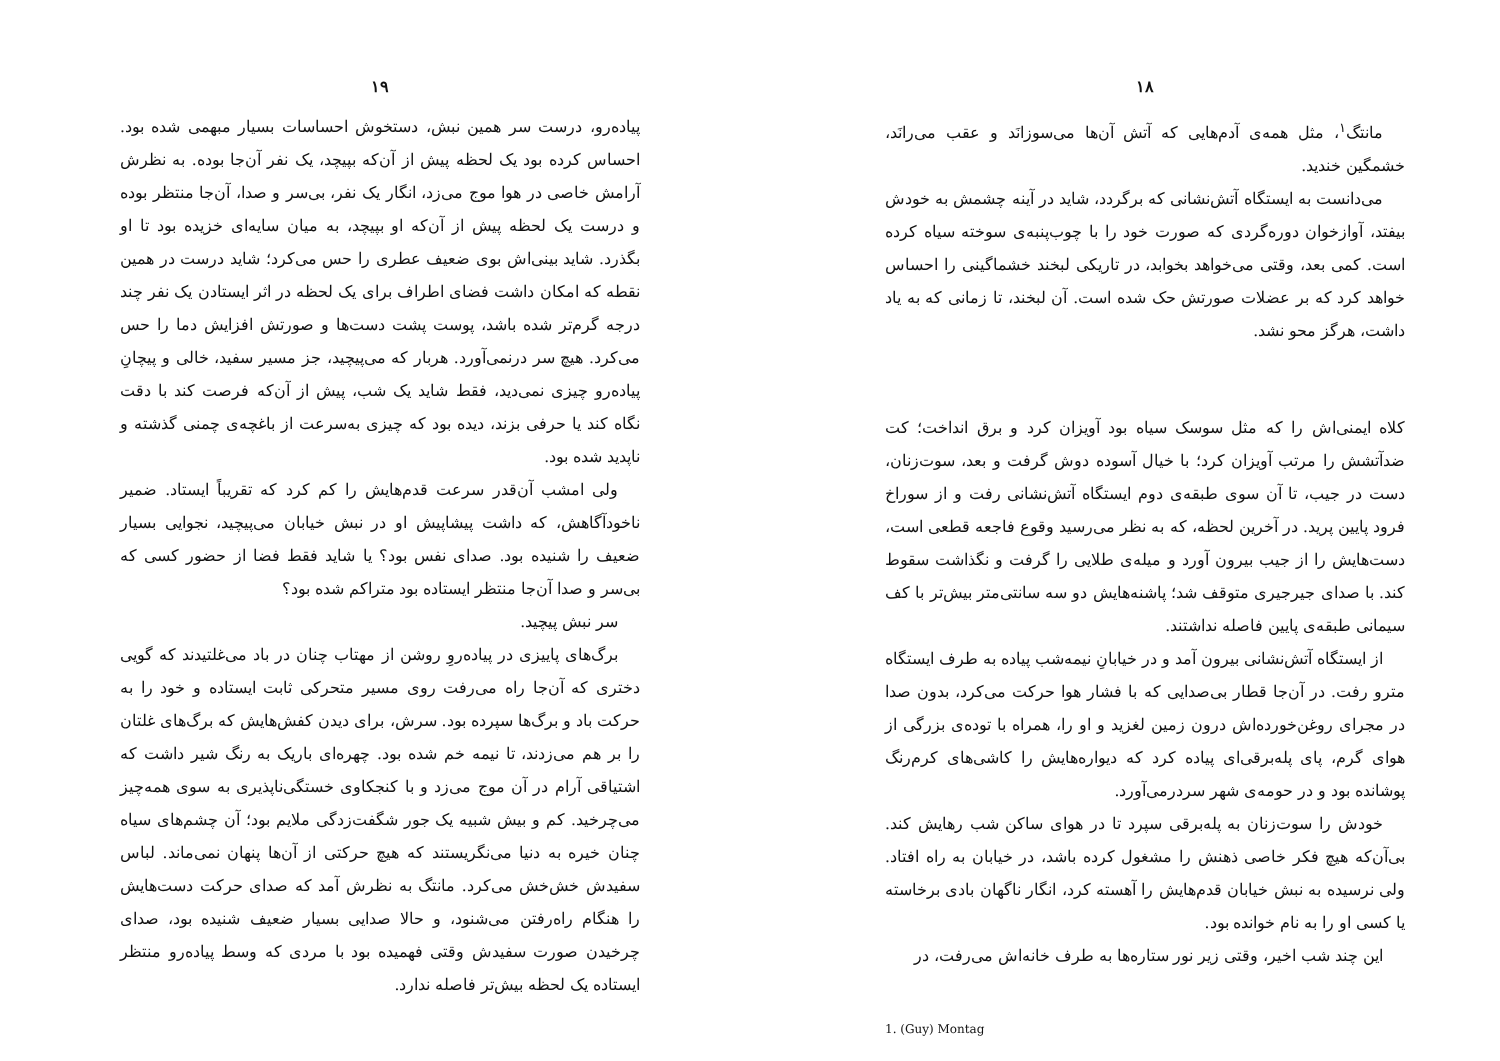۱۸
مانتگ<sup>۱</sup>، مثل همه‌ی آدم‌هایی که آتش آن‌ها می‌سوزانَد و عقب می‌رانَد، خشمگین خندید.
می‌دانست به ایستگاه آتش‌نشانی که برگردد، شاید در آینه چشمش به خودش بیفتد، آوازخوان دوره‌گردی که صورت خود را با چوب‌پنبه‌ی سوخته سیاه کرده است. کمی بعد، وقتی می‌خواهد بخوابد، در تاریکی لبخند خشماگینی را احساس خواهد کرد که بر عضلات صورتش حک شده است. آن لبخند، تا زمانی که به یاد داشت، هرگز محو نشد.
کلاه ایمنی‌اش را که مثل سوسک سیاه بود آویزان کرد و برق انداخت؛ کت ضدآتشش را مرتب آویزان کرد؛ با خیال آسوده دوش گرفت و بعد، سوت‌زنان، دست در جیب، تا آن سوی طبقه‌ی دوم ایستگاه آتش‌نشانی رفت و از سوراخ فرود پایین پرید. در آخرین لحظه، که به نظر می‌رسید وقوع فاجعه قطعی است، دست‌هایش را از جیب بیرون آورد و میله‌ی طلایی را گرفت و نگذاشت سقوط کند. با صدای جیرجیری متوقف شد؛ پاشنه‌هایش دو سه سانتی‌متر بیش‌تر با کف سیمانی طبقه‌ی پایین فاصله نداشتند.
از ایستگاه آتش‌نشانی بیرون آمد و در خیابانِ نیمه‌شب پیاده به طرف ایستگاه مترو رفت. در آن‌جا قطار بی‌صدایی که با فشار هوا حرکت می‌کرد، بدون صدا در مجرای روغن‌خورده‌اش درون زمین لغزید و او را، همراه با توده‌ی بزرگی از هوای گرم، پای پله‌برقی‌ای پیاده کرد که دیواره‌هایش را کاشی‌های کرم‌رنگ پوشانده بود و در حومه‌ی شهر سردرمی‌آورد.
خودش را سوت‌زنان به پله‌برقی سپرد تا در هوای ساکن شب رهایش کند. بی‌آن‌که هیچ فکر خاصی ذهنش را مشغول کرده باشد، در خیابان به راه افتاد. ولی نرسیده به نبش خیابان قدم‌هایش را آهسته کرد، انگار ناگهان بادی برخاسته یا کسی او را به نام خوانده بود.
این چند شب اخیر، وقتی زیر نور ستاره‌ها به طرف خانه‌اش می‌رفت، در
1. (Guy) Montag
۱۹
پیاده‌رو، درست سر همین نبش، دستخوش احساسات بسیار مبهمی شده بود. احساس کرده بود یک لحظه پیش از آن‌که بپیچد، یک نفر آن‌جا بوده. به نظرش آرامش خاصی در هوا موج می‌زد، انگار یک نفر، بی‌سر و صدا، آن‌جا منتظر بوده و درست یک لحظه پیش از آن‌که او بپیچد، به میان سایه‌ای خزیده بود تا او بگذرد. شاید بینی‌اش بوی ضعیف عطری را حس می‌کرد؛ شاید درست در همین نقطه که امکان داشت فضای اطراف برای یک لحظه در اثر ایستادن یک نفر چند درجه گرم‌تر شده باشد، پوست پشت دست‌ها و صورتش افزایش دما را حس می‌کرد. هیچ سر درنمی‌آورد. هربار که می‌پیچید، جز مسیر سفید، خالی و پیچانِ پیاده‌رو چیزی نمی‌دید، فقط شاید یک شب، پیش از آن‌که فرصت کند با دقت نگاه کند یا حرفی بزند، دیده بود که چیزی به‌سرعت از باغچه‌ی چمنی گذشته و ناپدید شده بود.
ولی امشب آن‌قدر سرعت قدم‌هایش را کم کرد که تقریباً ایستاد. ضمیر ناخودآگاهش، که داشت پیشاپیش او در نبش خیابان می‌پیچید، نجوایی بسیار ضعیف را شنیده بود. صدای نفس بود؟ یا شاید فقط فضا از حضور کسی که بی‌سر و صدا آن‌جا منتظر ایستاده بود متراکم شده بود؟
سر نبش پیچید.
برگ‌های پاییزی در پیاده‌روِ روشن از مهتاب چنان در باد می‌غلتیدند که گویی دختری که آن‌جا راه می‌رفت روی مسیر متحرکی ثابت ایستاده و خود را به حرکت باد و برگ‌ها سپرده بود. سرش، برای دیدن کفش‌هایش که برگ‌های غلتان را بر هم می‌زدند، تا نیمه خم شده بود. چهره‌ای باریک به رنگ شیر داشت که اشتیاقی آرام در آن موج می‌زد و با کنجکاوی خستگی‌ناپذیری به سوی همه‌چیز می‌چرخید. کم و بیش شبیه یک جور شگفت‌زدگی ملایم بود؛ آن چشم‌های سیاه چنان خیره به دنیا می‌نگریستند که هیچ حرکتی از آن‌ها پنهان نمی‌ماند. لباس سفیدش خش‌خش می‌کرد. مانتگ به نظرش آمد که صدای حرکت دست‌هایش را هنگام راه‌رفتن می‌شنود، و حالا صدایی بسیار ضعیف شنیده بود، صدای چرخیدن صورت سفیدش وقتی فهمیده بود با مردی که وسط پیاده‌رو منتظر ایستاده یک لحظه بیش‌تر فاصله ندارد.